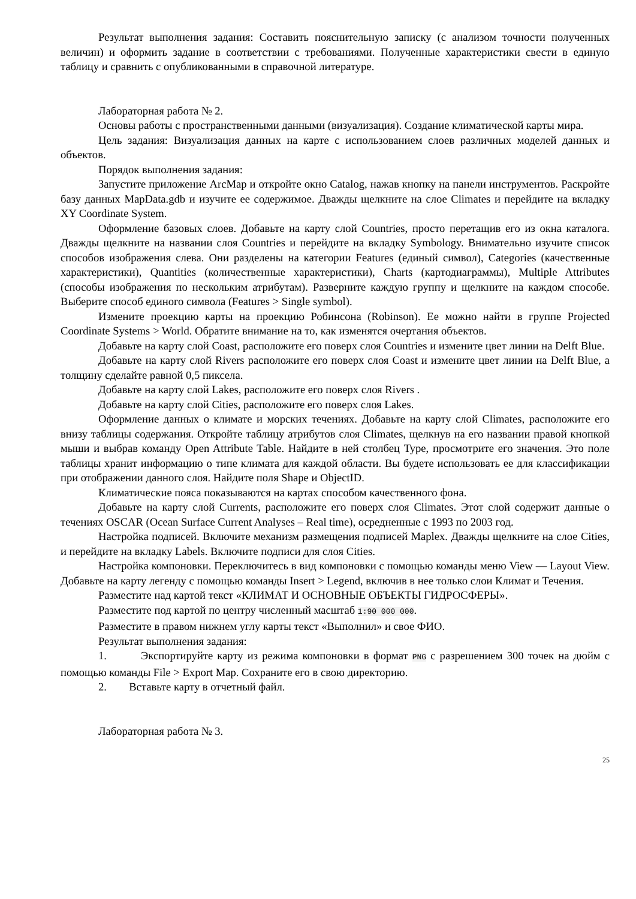Результат выполнения задания: Составить пояснительную записку (с анализом точности полученных величин) и оформить задание в соответствии с требованиями. Полученные характеристики свести в единую таблицу и сравнить с опубликованными в справочной литературе.
Лабораторная работа № 2.
Основы работы с пространственными данными (визуализация). Создание климатической карты мира.
Цель задания: Визуализация данных на карте с использованием слоев различных моделей данных и объектов.
Порядок выполнения задания:
Запустите приложение ArcMap и откройте окно Catalog, нажав кнопку на панели инструментов. Раскройте базу данных MapData.gdb и изучите ее содержимое. Дважды щелкните на слое Climates и перейдите на вкладку XY Coordinate System.
Оформление базовых слоев. Добавьте на карту слой Countries, просто перетащив его из окна каталога. Дважды щелкните на названии слоя Countries и перейдите на вкладку Symbology. Внимательно изучите список способов изображения слева. Они разделены на категории Features (единый символ), Categories (качественные характеристики), Quantities (количественные характеристики), Charts (картодиаграммы), Multiple Attributes (способы изображения по нескольким атрибутам). Разверните каждую группу и щелкните на каждом способе. Выберите способ единого символа (Features > Single symbol).
Измените проекцию карты на проекцию Робинсона (Robinson). Ее можно найти в группе Projected Coordinate Systems > World. Обратите внимание на то, как изменятся очертания объектов.
Добавьте на карту слой Coast, расположите его поверх слоя Countries и измените цвет линии на Delft Blue.
Добавьте на карту слой Rivers расположите его поверх слоя Coast и измените цвет линии на Delft Blue, а толщину сделайте равной 0,5 пиксела.
Добавьте на карту слой Lakes, расположите его поверх слоя Rivers .
Добавьте на карту слой Cities, расположите его поверх слоя Lakes.
Оформление данных о климате и морских течениях. Добавьте на карту слой Climates, расположите его внизу таблицы содержания. Откройте таблицу атрибутов слоя Climates, щелкнув на его названии правой кнопкой мыши и выбрав команду Open Attribute Table. Найдите в ней столбец Type, просмотрите его значения. Это поле таблицы хранит информацию о типе климата для каждой области. Вы будете использовать ее для классификации при отображении данного слоя. Найдите поля Shape и ObjectID.
Климатические пояса показываются на картах способом качественного фона.
Добавьте на карту слой Currents, расположите его поверх слоя Climates. Этот слой содержит данные о течениях OSCAR (Ocean Surface Current Analyses – Real time), осредненные с 1993 по 2003 год.
Настройка подписей. Включите механизм размещения подписей Maplex. Дважды щелкните на слое Cities, и перейдите на вкладку Labels. Включите подписи для слоя Cities.
Настройка компоновки. Переключитесь в вид компоновки с помощью команды меню View — Layout View. Добавьте на карту легенду с помощью команды Insert > Legend, включив в нее только слои Климат и Течения.
Разместите над картой текст «КЛИМАТ И ОСНОВНЫЕ ОБЪЕКТЫ ГИДРОСФЕРЫ».
Разместите под картой по центру численный масштаб 1:90 000 000.
Разместите в правом нижнем углу карты текст «Выполнил» и свое ФИО.
Результат выполнения задания:
1. Экспортируйте карту из режима компоновки в формат PNG с разрешением 300 точек на дюйм с помощью команды File > Export Map. Сохраните его в свою директорию.
2. Вставьте карту в отчетный файл.
Лабораторная работа № 3.
25